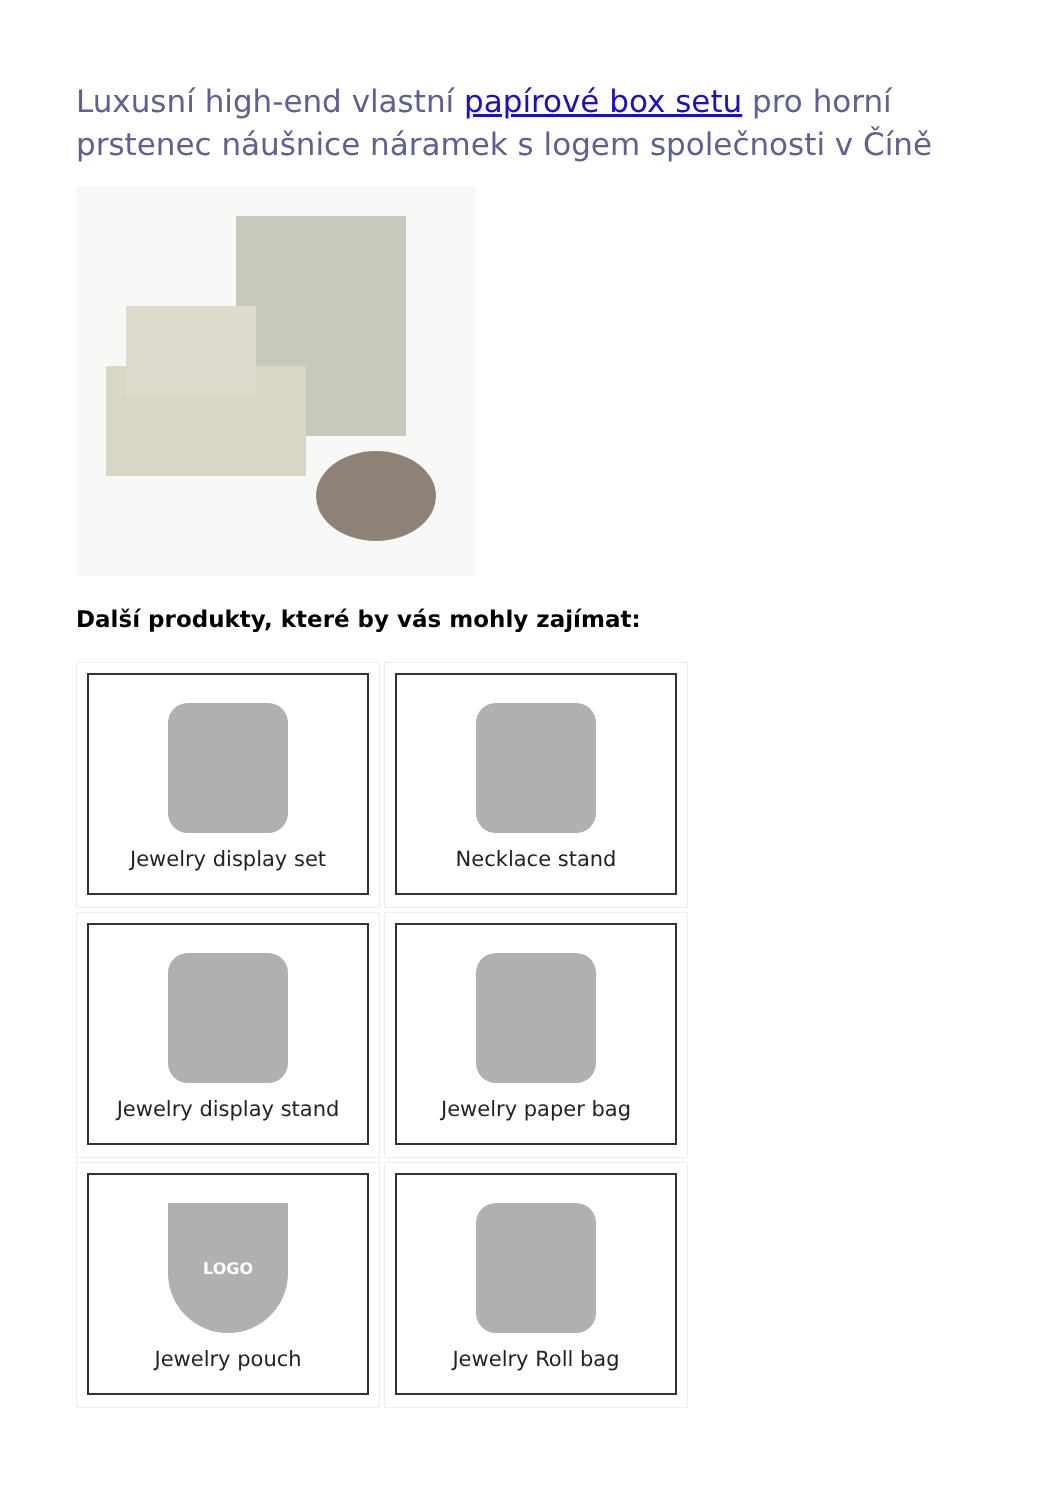Luxusní high-end vlastní papírové box setu pro horní prstenec náušnice náramek s logem společnosti v Číně
Další produkty, které by vás mohly zajímat:
Jewelry display set
Necklace stand
Jewelry display stand
Jewelry paper bag
LOGO
Jewelry pouch
Jewelry Roll bag